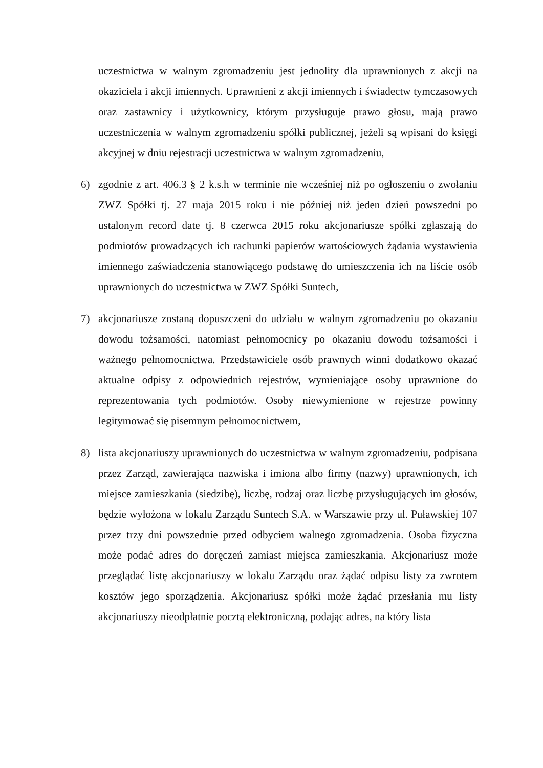uczestnictwa w walnym zgromadzeniu jest jednolity dla uprawnionych z akcji na okaziciela i akcji imiennych. Uprawnieni z akcji imiennych i świadectw tymczasowych oraz zastawnicy i użytkownicy, którym przysługuje prawo głosu, mają prawo uczestniczenia w walnym zgromadzeniu spółki publicznej, jeżeli są wpisani do księgi akcyjnej w dniu rejestracji uczestnictwa w walnym zgromadzeniu,
6) zgodnie z art. 406.3 § 2 k.s.h w terminie nie wcześniej niż po ogłoszeniu o zwołaniu ZWZ Spółki tj. 27 maja 2015 roku i nie później niż jeden dzień powszedni po ustalonym record date tj. 8 czerwca 2015 roku akcjonariusze spółki zgłaszają do podmiotów prowadzących ich rachunki papierów wartościowych żądania wystawienia imiennego zaświadczenia stanowiącego podstawę do umieszczenia ich na liście osób uprawnionych do uczestnictwa w ZWZ Spółki Suntech,
7) akcjonariusze zostaną dopuszczeni do udziału w walnym zgromadzeniu po okazaniu dowodu tożsamości, natomiast pełnomocnicy po okazaniu dowodu tożsamości i ważnego pełnomocnictwa. Przedstawiciele osób prawnych winni dodatkowo okazać aktualne odpisy z odpowiednich rejestrów, wymieniające osoby uprawnione do reprezentowania tych podmiotów. Osoby niewymienione w rejestrze powinny legitymować się pisemnym pełnomocnictwem,
8) lista akcjonariuszy uprawnionych do uczestnictwa w walnym zgromadzeniu, podpisana przez Zarząd, zawierająca nazwiska i imiona albo firmy (nazwy) uprawnionych, ich miejsce zamieszkania (siedzibę), liczbę, rodzaj oraz liczbę przysługujących im głosów, będzie wyłożona w lokalu Zarządu Suntech S.A. w Warszawie przy ul. Puławskiej 107 przez trzy dni powszednie przed odbyciem walnego zgromadzenia. Osoba fizyczna może podać adres do doręczeń zamiast miejsca zamieszkania. Akcjonariusz może przeglądać listę akcjonariuszy w lokalu Zarządu oraz żądać odpisu listy za zwrotem kosztów jego sporządzenia. Akcjonariusz spółki może żądać przesłania mu listy akcjonariuszy nieodpłatnie pocztą elektroniczną, podając adres, na który lista